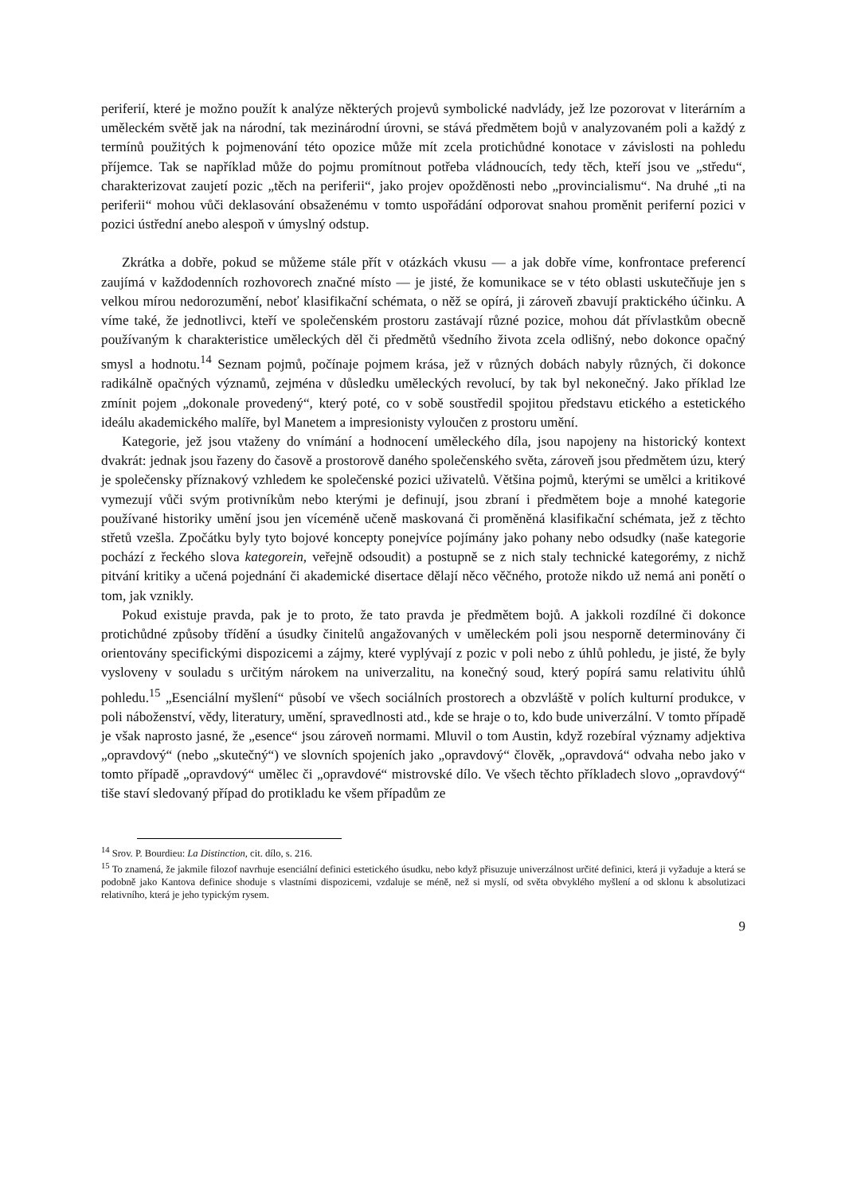periferií, které je možno použít k analýze některých projevů symbolické nadvlády, jež lze pozorovat v literárním a uměleckém světě jak na národní, tak mezinárodní úrovni, se stává předmětem bojů v analyzovaném poli a každý z termínů použitých k pojmenování této opozice může mít zcela protichůdné konotace v závislosti na pohledu příjemce. Tak se například může do pojmu promítnout potřeba vládnoucích, tedy těch, kteří jsou ve „středu“, charakterizovat zaujetí pozic „těch na periferii“, jako projev opožděnosti nebo „provincialismu“. Na druhé „ti na periferii“ mohou vůči deklasování obsaženému v tomto uspořádání odporovat snahou proměnit periferní pozici v pozici ústřední anebo alespoň v úmyslný odstup.
Zkrátka a dobře, pokud se můžeme stále přít v otázkách vkusu — a jak dobře víme, konfrontace preferencí zaujímá v každodenních rozhovorech značné místo — je jisté, že komunikace se v této oblasti uskutečňuje jen s velkou mírou nedorozumění, neboť klasifikační schémata, o něž se opírá, ji zároveň zbavují praktického účinku. A víme také, že jednotlivci, kteří ve společenském prostoru zastávají různé pozice, mohou dát přívlastkům obecně používaným k charakteristice uměleckých děl či předmětů všedního života zcela odlišný, nebo dokonce opačný smysl a hodnotu.<sup>14</sup> Seznam pojmů, počínaje pojmem krása, jež v různých dobách nabyly různých, či dokonce radikálně opačných významů, zejména v důsledku uměleckých revolucí, by tak byl nekonečný. Jako příklad lze zmínit pojem „dokonale provedený“, který poté, co v sobě soustředil spojitou představu etického a estetického ideálu akademického malíře, byl Manetem a impresionisty vyloučen z prostoru umění.
Kategorie, jež jsou vtaženy do vnímání a hodnocení uměleckého díla, jsou napojeny na historický kontext dvakrát: jednak jsou řazeny do časově a prostorově daného společenského světa, zároveň jsou předmětem úzu, který je společensky příznakový vzhledem ke společenské pozici uživatelů. Většina pojmů, kterými se umělci a kritikové vymezují vůči svým protivníkům nebo kterými je definují, jsou zbraní i předmětem boje a mnohé kategorie používané historiky umění jsou jen víceméně učeně maskovaná či proměněná klasifikační schémata, jež z těchto střetů vzešla. Zpočátku byly tyto bojové koncepty ponejvíce pojímány jako pohany nebo odsudky (naše kategorie pochází z řeckého slova kategorein, veřejně odsoudit) a postupně se z nich staly technické kategorémy, z nichž pitvání kritiky a učená pojednání či akademické disertace dělají něco věčného, protože nikdo už nemá ani ponětí o tom, jak vznikly.
Pokud existuje pravda, pak je to proto, že tato pravda je předmětem bojů. A jakkoli rozdílné či dokonce protichůdné způsoby třídění a úsudky činitelů angažovaných v uměleckém poli jsou nesporně determinovány či orientovány specifickými dispozicemi a zájmy, které vyplývají z pozic v poli nebo z úhlů pohledu, je jisté, že byly vysloveny v souladu s určitým nárokem na univerzalitu, na konečný soud, který popírá samu relativitu úhlů pohledu.<sup>15</sup> „Esenciální myšlení“ působí ve všech sociálních prostorech a obzvláště v polích kulturní produkce, v poli náboženství, vědy, literatury, umění, spravedlnosti atd., kde se hraje o to, kdo bude univerzální. V tomto případě je však naprosto jasné, že „esence“ jsou zároveň normami. Mluvil o tom Austin, když rozebíral významy adjektiva „opravdový“ (nebo „skutečný“) ve slovních spojeních jako „opravdový“ člověk, „opravdová“ odvaha nebo jako v tomto případě „opravdový“ umělec či „opravdové“ mistrovské dílo. Ve všech těchto příkladech slovo „opravdový“ tiše staví sledovaný případ do protikladu ke všem případům ze
<sup>14</sup> Srov. P. Bourdieu: La Distinction, cit. dílo, s. 216.
<sup>15</sup> To znamená, že jakmile filozof navrhuje esenciální definici estetického úsudku, nebo když přisuzuje univerzálnost určité definici, která ji vyžaduje a která se podobně jako Kantova definice shoduje s vlastními dispozicemi, vzdaluje se méně, než si myslí, od světa obvyklého myšlení a od sklonu k absolutizaci relativního, která je jeho typickým rysem.
9